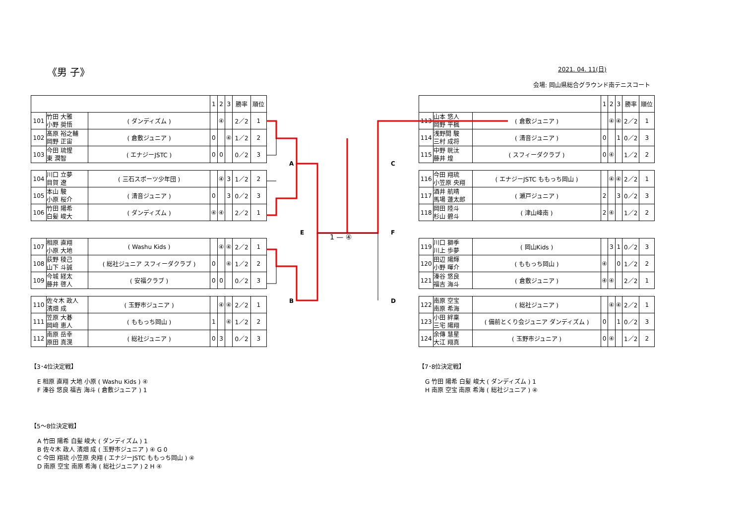《男 子》 2021. 04. 11(日)
会場: 岡山県総合グラウンド南テニスコート
| | | | 1 | 2 | 3 | 勝率 | 順位 |
| --- | --- | --- | --- | --- | --- | --- | --- |
| 101 | 竹田 大雅 小野 奨悟 | ( ダンディズム ) | | ④ | | 2／2 | 1 |
| 102 | 髙原 裕之輔 岡野 正宙 | ( 倉敷ジュニア ) | 0 | | ④ | 1／2 | 2 |
| 103 | 今田 琉惺 東 潤智 | ( エナジーJSTC ) | 0 | 0 | | 0／2 | 3 |
| 104 | 川口 立夢 目賀 遼 | ( 三石スポーツ少年団 ) | | ④ | 3 | 1／2 | 2 |
| 105 | 本山 駿 小原 桜介 | ( 清音ジュニア ) | 0 | | 3 | 0／2 | 3 |
| 106 | 竹田 陽希 白髪 峻大 | ( ダンディズム ) | ④ | ④ | | 2／2 | 1 |
| 107 | 相原 直翔 小原 大地 | ( Washu Kids ) | | ④ | ④ | 2／2 | 1 |
| 108 | 荻野 稜己 山下 斗誠 | ( 総社ジュニア スフィーダクラブ ) | 0 | | ④ | 1／2 | 2 |
| 109 | 今城 経太 藤井 啓人 | ( 安福クラブ ) | 0 | 0 | | 0／2 | 3 |
| 110 | 佐々木 政人 濱畑 成 | ( 玉野市ジュニア ) | | ④ | ④ | 2／2 | 1 |
| 111 | 笠原 大碁 岡﨑 恵人 | ( ももっち岡山 ) | 1 | | ④ | 1／2 | 2 |
| 112 | 南原 岳幸 原田 真滉 | ( 総社ジュニア ) | 0 | 3 | | 0／2 | 3 |
| | | | 1 | 2 | 3 | 勝率 | 順位 |
| --- | --- | --- | --- | --- | --- | --- | --- |
| 113 | 山本 悠人 岡野 平楓 | ( 倉敷ジュニア ) | | ④ | ④ | 2／2 | 1 |
| 114 | 浅野間 駿 三村 成将 | ( 清音ジュニア ) | 0 | | 1 | 0／2 | 3 |
| 115 | 中野 晄汰 藤井 煌 | ( スフィーダクラブ ) | 0 | ④ | | 1／2 | 2 |
| 116 | 今田 翔琉 小笠原 央翔 | ( エナジーJSTC ももっち岡山 ) | | ④ | ④ | 2／2 | 1 |
| 117 | 酒井 航晴 馬場 蓮太郎 | ( 瀬戸ジュニア ) | 2 | | 3 | 0／2 | 3 |
| 118 | 岡田 陸斗 杉山 碧斗 | ( 津山峰南 ) | 2 | ④ | | 1／2 | 2 |
| 119 | 川口 獅季 川上 歩夢 | ( 岡山Kids ) | | 3 | 1 | 0／2 | 3 |
| 120 | 田辺 陽輝 小野 暉介 | ( ももっち岡山 ) | ④ | | 0 | 1／2 | 2 |
| 121 | 溱谷 悠良 福吉 海斗 | ( 倉敷ジュニア ) | ④ | ④ | | 2／2 | 1 |
| 122 | 南原 空宝 南原 希海 | ( 総社ジュニア ) | | ④ | ④ | 2／2 | 1 |
| 123 | 小田 絆稟 三宅 陽翔 | ( 備前とくり会ジュニア ダンディズム ) | 0 | | 1 | 0／2 | 3 |
| 124 | 余傳 慧星 大江 翔真 | ( 玉野市ジュニア ) | 0 | ④ | | 1／2 | 2 |
A
B
E
C
D
F
1 — ④
【3･4位決定戦】
E 相原 直翔 大地 小原 ( Washu Kids ) ④
F 溱谷 悠良 福吉 海斗 ( 倉敷ジュニア ) 1
【5～8位決定戦】
A 竹田 陽希 白髪 峻大 ( ダンディズム ) 1
B 佐々木 政人 濱畑 成 ( 玉野市ジュニア ) ④ G 0
C 今田 翔琉 小笠原 央翔 ( エナジーJSTC ももっち岡山 ) ④
D 南原 空宝 南原 希海 ( 総社ジュニア ) 2 H ④
【7･8位決定戦】
G 竹田 陽希 白髪 峻大 ( ダンディズム ) 1
H 南原 空宝 南原 希海 ( 総社ジュニア ) ④